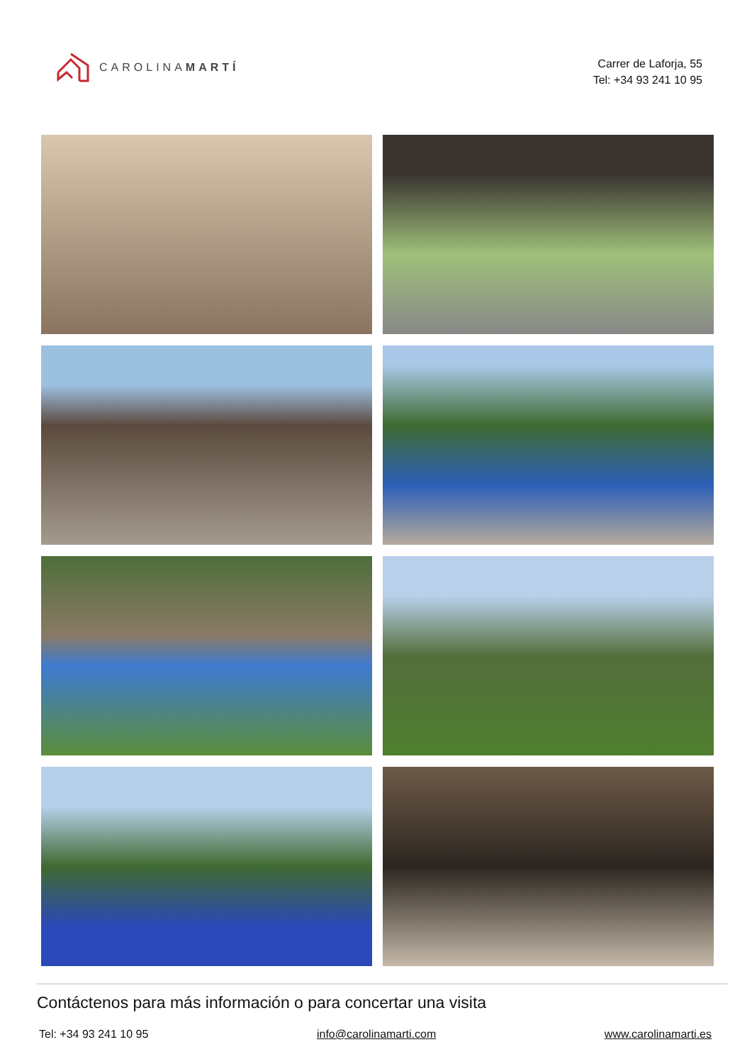CAROLINAMARTÍ
Carrer de Laforja, 55
Tel: +34 93 241 10 95
Contáctenos para más información o para concertar una visita
Tel: +34 93 241 10 95 info@carolinamarti.com www.carolinamarti.es